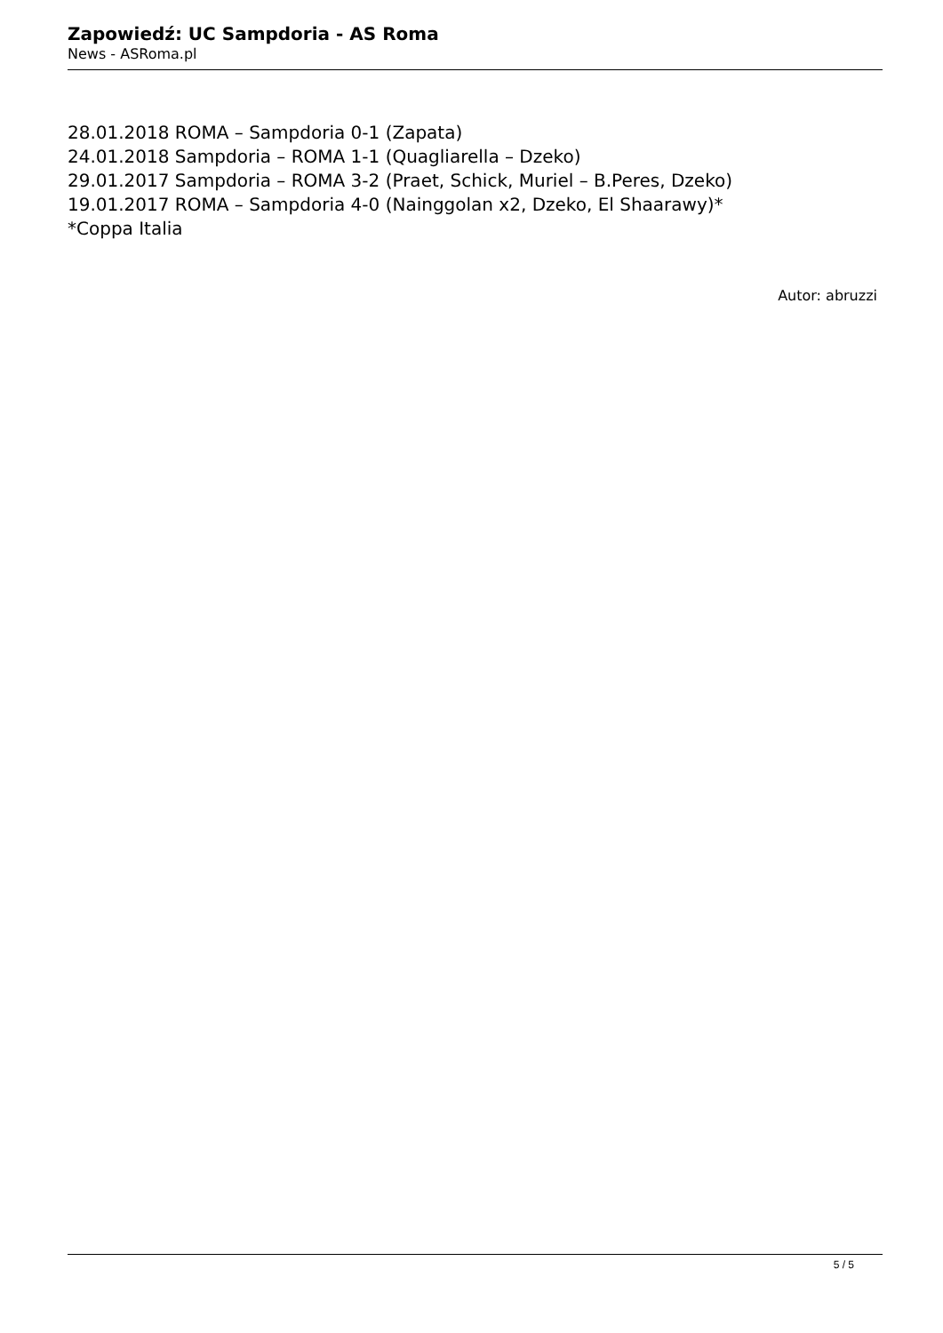Zapowiedź: UC Sampdoria - AS Roma
News - ASRoma.pl
28.01.2018 ROMA – Sampdoria 0-1 (Zapata)
24.01.2018 Sampdoria – ROMA 1-1 (Quagliarella – Dzeko)
29.01.2017 Sampdoria – ROMA 3-2 (Praet, Schick, Muriel – B.Peres, Dzeko)
19.01.2017 ROMA – Sampdoria 4-0 (Nainggolan x2, Dzeko, El Shaarawy)*
*Coppa Italia
Autor: abruzzi
5 / 5